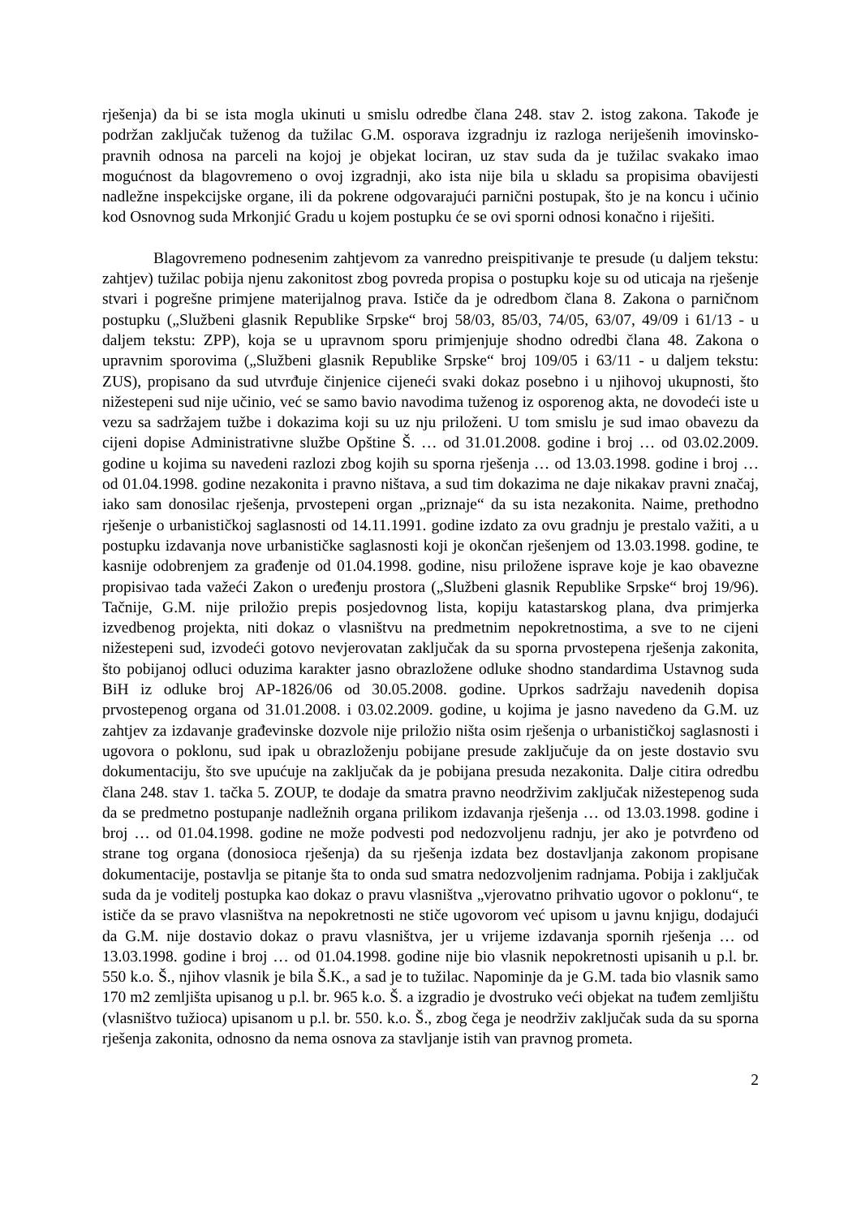rješenja) da bi se ista mogla ukinuti u smislu odredbe člana 248. stav 2. istog zakona. Takođe je podržan zaključak tuženog da tužilac G.M. osporava izgradnju iz razloga neriješenih imovinsko-pravnih odnosa na parceli na kojoj je objekat lociran, uz stav suda da je tužilac svakako imao mogućnost da blagovremeno o ovoj izgradnji, ako ista nije bila u skladu sa propisima obavijesti nadležne inspekcijske organe, ili da pokrene odgovarajući parnični postupak, što je na koncu i učinio kod Osnovnog suda Mrkonjić Gradu u kojem postupku će se ovi sporni odnosi konačno i riješiti.
Blagovremeno podnesenim zahtjevom za vanredno preispitivanje te presude (u daljem tekstu: zahtjev) tužilac pobija njenu zakonitost zbog povreda propisa o postupku koje su od uticaja na rješenje stvari i pogrešne primjene materijalnog prava. Ističe da je odredbom člana 8. Zakona o parničnom postupku („Službeni glasnik Republike Srpske“ broj 58/03, 85/03, 74/05, 63/07, 49/09 i 61/13 - u daljem tekstu: ZPP), koja se u upravnom sporu primjenjuje shodno odredbi člana 48. Zakona o upravnim sporovima („Službeni glasnik Republike Srpske“ broj 109/05 i 63/11 - u daljem tekstu: ZUS), propisano da sud utvrđuje činjenice cijeneći svaki dokaz posebno i u njihovoj ukupnosti, što nižestepeni sud nije učinio, već se samo bavio navodima tuženog iz osporenog akta, ne dovodeći iste u vezu sa sadržajem tužbe i dokazima koji su uz nju priloženi. U tom smislu je sud imao obavezu da cijeni dopise Administrativne službe Opštine Š. … od 31.01.2008. godine i broj … od 03.02.2009. godine u kojima su navedeni razlozi zbog kojih su sporna rješenja … od 13.03.1998. godine i broj … od 01.04.1998. godine nezakonita i pravno ništava, a sud tim dokazima ne daje nikakav pravni značaj, iako sam donosilac rješenja, prvostepeni organ „priznaje“ da su ista nezakonita. Naime, prethodno rješenje o urbanističkoj saglasnosti od 14.11.1991. godine izdato za ovu gradnju je prestalo važiti, a u postupku izdavanja nove urbanističke saglasnosti koji je okončan rješenjem od 13.03.1998. godine, te kasnije odobrenjem za građenje od 01.04.1998. godine, nisu priložene isprave koje je kao obavezne propisivao tada važeći Zakon o uređenju prostora („Službeni glasnik Republike Srpske“ broj 19/96). Tačnije, G.M. nije priložio prepis posjedovnog lista, kopiju katastarskog plana, dva primjerka izvedbenog projekta, niti dokaz o vlasništvu na predmetnim nepokretnostima, a sve to ne cijeni nižestepeni sud, izvodeći gotovo nevjerovatan zaključak da su sporna prvostepena rješenja zakonita, što pobijanoj odluci oduzima karakter jasno obrazložene odluke shodno standardima Ustavnog suda BiH iz odluke broj AP-1826/06 od 30.05.2008. godine. Uprkos sadržaju navedenih dopisa prvostepenog organa od 31.01.2008. i 03.02.2009. godine, u kojima je jasno navedeno da G.M. uz zahtjev za izdavanje građevinske dozvole nije priložio ništa osim rješenja o urbanističkoj saglasnosti i ugovora o poklonu, sud ipak u obrazloženju pobijane presude zaključuje da on jeste dostavio svu dokumentaciju, što sve upućuje na zaključak da je pobijana presuda nezakonita. Dalje citira odredbu člana 248. stav 1. tačka 5. ZOUP, te dodaje da smatra pravno neodrživim zaključak nižestepenog suda da se predmetno postupanje nadležnih organa prilikom izdavanja rješenja … od 13.03.1998. godine i broj … od 01.04.1998. godine ne može podvesti pod nedozvoljenu radnju, jer ako je potvrđeno od strane tog organa (donosioca rješenja) da su rješenja izdata bez dostavljanja zakonom propisane dokumentacije, postavlja se pitanje šta to onda sud smatra nedozvoljenim radnjama. Pobija i zaključak suda da je voditelj postupka kao dokaz o pravu vlasništva „vjerovatno prihvatio ugovor o poklonu“, te ističe da se pravo vlasništva na nepokretnosti ne stiče ugovorom već upisom u javnu knjigu, dodajući da G.M. nije dostavio dokaz o pravu vlasništva, jer u vrijeme izdavanja spornih rješenja … od 13.03.1998. godine i broj … od 01.04.1998. godine nije bio vlasnik nepokretnosti upisanih u p.l. br. 550 k.o. Š., njihov vlasnik je bila Š.K., a sad je to tužilac. Napominje da je G.M. tada bio vlasnik samo 170 m2 zemljišta upisanog u p.l. br. 965 k.o. Š. a izgradio je dvostruko veći objekat na tuđem zemljištu (vlasništvo tužioca) upisanom u p.l. br. 550. k.o. Š., zbog čega je neodrživ zaključak suda da su sporna rješenja zakonita, odnosno da nema osnova za stavljanje istih van pravnog prometa.
2